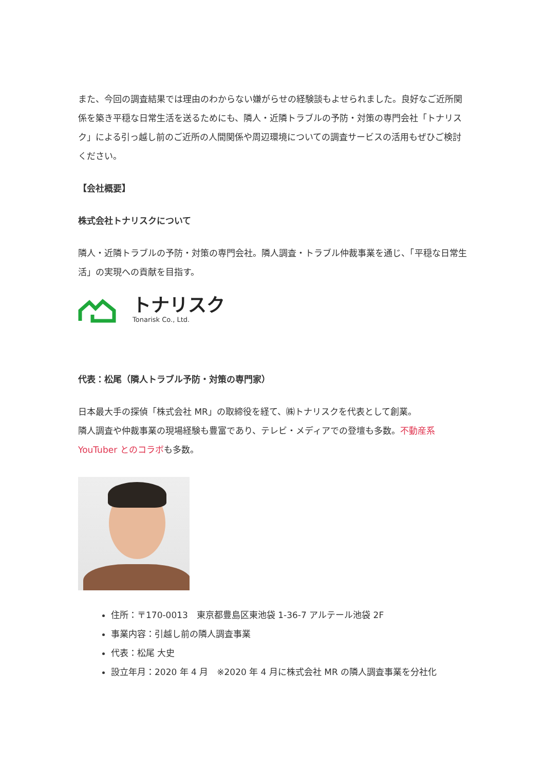また、今回の調査結果では理由のわからない嫌がらせの経験談もよせられました。良好なご近所関係を築き平穏な日常生活を送るためにも、隣人・近隣トラブルの予防・対策の専門会社「トナリスク」による引っ越し前のご近所の人間関係や周辺環境についての調査サービスの活用もぜひご検討ください。
【会社概要】
株式会社トナリスクについて
隣人・近隣トラブルの予防・対策の専門会社。隣人調査・トラブル仲裁事業を通じ、「平穏な日常生活」の実現への貢献を目指す。
トナリスク
Tonarisk Co., Ltd.
代表：松尾（隣人トラブル予防・対策の専門家）
日本最大手の探偵「株式会社 MR」の取締役を経て、㈱トナリスクを代表として創業。
隣人調査や仲裁事業の現場経験も豊富であり、テレビ・メディアでの登壇も多数。不動産系 YouTuber とのコラボも多数。
住所：〒170-0013　東京都豊島区東池袋 1-36-7 アルテール池袋 2F
事業内容：引越し前の隣人調査事業
代表：松尾 大史
設立年月：2020 年 4 月　※2020 年 4 月に株式会社 MR の隣人調査事業を分社化